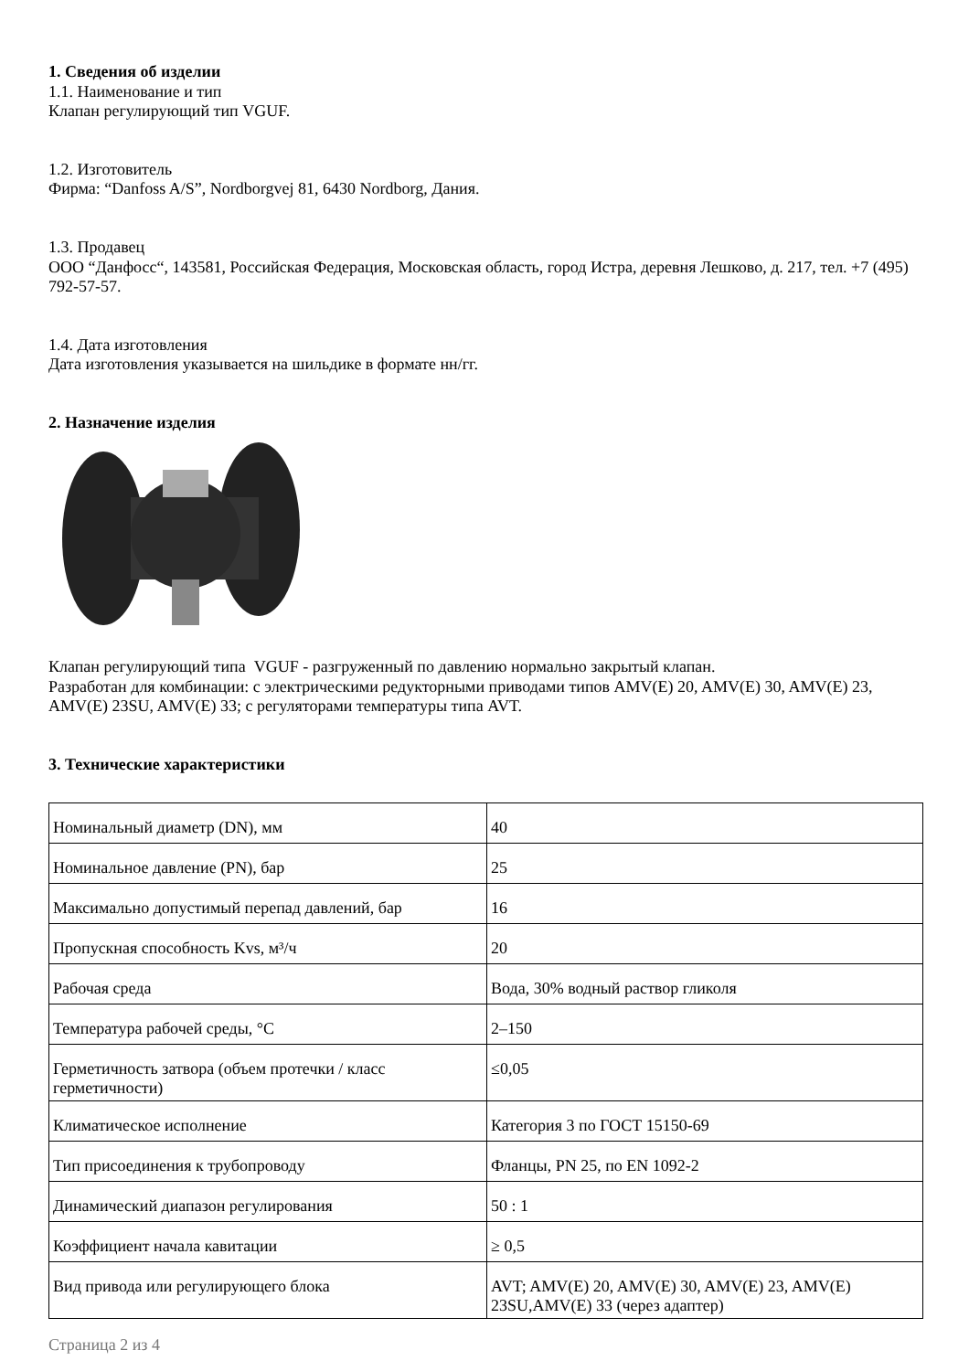1. Сведения об изделии
1.1. Наименование и тип
Клапан регулирующий тип VGUF.
1.2. Изготовитель
Фирма: “Danfoss A/S”, Nordborgvej 81, 6430 Nordborg, Дания.
1.3. Продавец
ООО “Данфосс“, 143581, Российская Федерация, Московская область, город Истра, деревня Лешково, д. 217, тел. +7 (495) 792-57-57.
1.4. Дата изготовления
Дата изготовления указывается на шильдике в формате нн/гг.
2. Назначение изделия
Клапан регулирующий типа VGUF - разгруженный по давлению нормально закрытый клапан.
Разработан для комбинации: с электрическими редукторными приводами типов AMV(E) 20, AMV(E) 30, AMV(E) 23, AMV(E) 23SU, AMV(E) 33; с регуляторами температуры типа AVT.
3. Технические характеристики
| Номинальный диаметр (DN), мм | 40 |
| Номинальное давление (PN), бар | 25 |
| Максимально допустимый перепад давлений, бар | 16 |
| Пропускная способность Kvs, м³/ч | 20 |
| Рабочая среда | Вода, 30% водный раствор гликоля |
| Температура рабочей среды, °С | 2–150 |
| Герметичность затвора (объем протечки / класс герметичности) | ≤0,05 |
| Климатическое исполнение | Категория 3 по ГОСТ 15150-69 |
| Тип присоединения к трубопроводу | Фланцы, PN 25, по EN 1092-2 |
| Динамический диапазон регулирования | 50 : 1 |
| Коэффициент начала кавитации | ≥ 0,5 |
| Вид привода или регулирующего блока | AVT; AMV(E) 20, AMV(E) 30, AMV(E) 23, AMV(E) 23SU,AMV(E) 33 (через адаптер) |
Страница 2 из 4